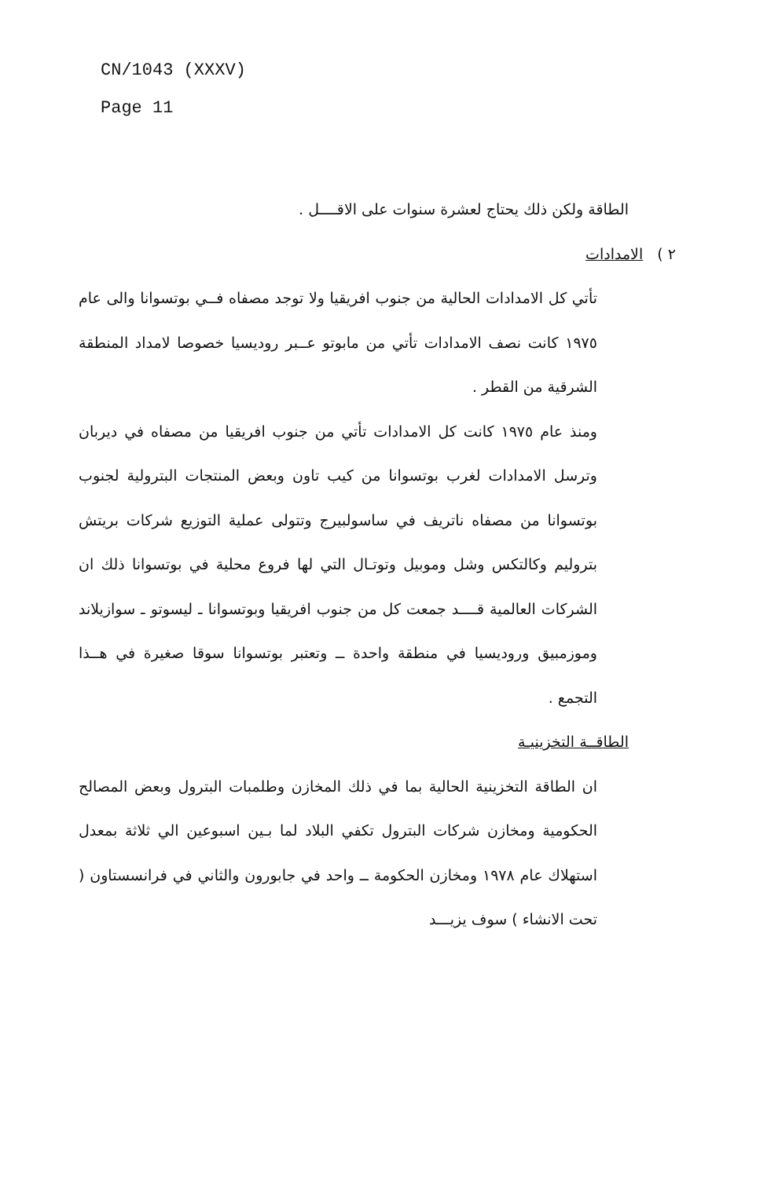CN/1043 (XXXV)
Page 11
الطاقة ولكن ذلك يحتاج لعشرة سنوات على الاقــــل .
٢ ) الامدادات
تأتي كل الامدادات الحالية من جنوب افريقيا ولا توجد مصفاه فــي بوتسوانا والى عام ١٩٧٥ كانت نصف الامدادات تأتي من مابوتو عــبر روديسيا خصوصا لامداد المنطقة الشرقية من القطر .
ومنذ عام ١٩٧٥ كانت كل الامدادات تأتي من جنوب افريقيا من مصفاه في ديربان وترسل الامدادات لغرب بوتسوانا من كيب تاون وبعض المنتجات البترولية لجنوب بوتسوانا من مصفاه ناتريف في ساسولبيرج وتتولى عملية التوزيع شركات بريتش بتروليم وكالتكس وشل وموبيل وتوتـال التي لها فروع محلية في بوتسوانا ذلك ان الشركات العالمية قــــد جمعت كل من جنوب افريقيا وبوتسوانا ـ ليسوتو ـ سوازيلاند وموزمبيق وروديسيا في منطقة واحدة ــ وتعتبر بوتسوانا سوقا صغيرة في هــذا التجمع .
الطاقــة التخزينيـة
ان الطاقة التخزينية الحالية بما في ذلك المخازن وطلمبات البترول وبعض المصالح الحكومية ومخازن شركات البترول تكفي البلاد لما بـين اسبوعين الي ثلاثة بمعدل استهلاك عام ١٩٧٨ ومخازن الحكومة ــ واحد في جابورون والثاني في فرانسستاون ( تحت الانشاء ) سوف يزيـــد